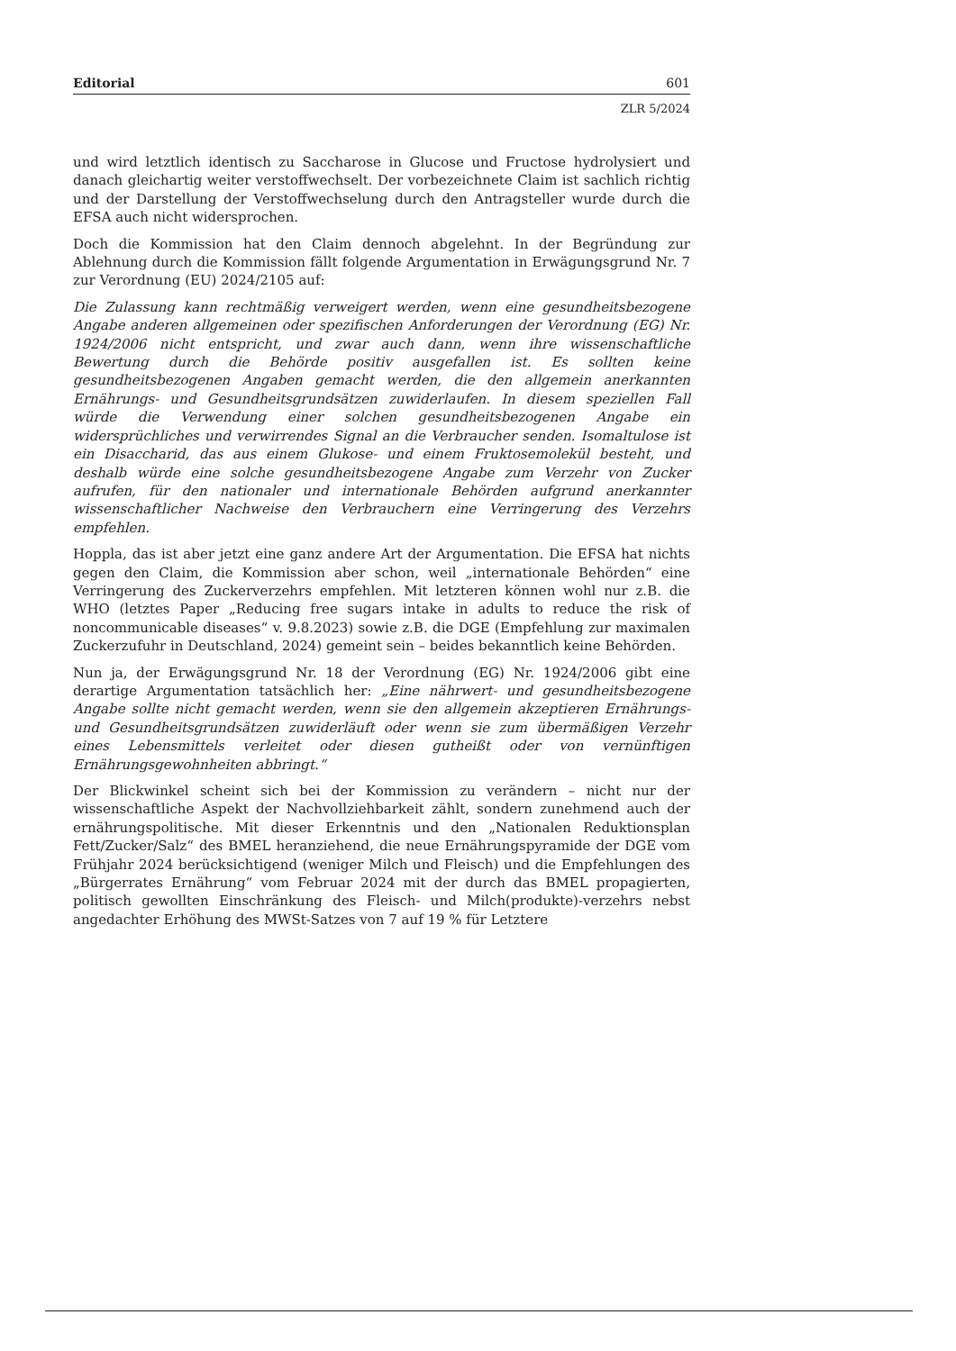Editorial 601
ZLR 5/2024
und wird letztlich identisch zu Saccharose in Glucose und Fructose hydrolysiert und danach gleichartig weiter verstoffwechselt. Der vorbezeichnete Claim ist sachlich richtig und der Darstellung der Verstoffwechselung durch den Antragsteller wurde durch die EFSA auch nicht widersprochen.
Doch die Kommission hat den Claim dennoch abgelehnt. In der Begründung zur Ablehnung durch die Kommission fällt folgende Argumentation in Erwägungsgrund Nr. 7 zur Verordnung (EU) 2024/2105 auf:
Die Zulassung kann rechtmäßig verweigert werden, wenn eine gesundheitsbezogene Angabe anderen allgemeinen oder spezifischen Anforderungen der Verordnung (EG) Nr. 1924/2006 nicht entspricht, und zwar auch dann, wenn ihre wissenschaftliche Bewertung durch die Behörde positiv ausgefallen ist. Es sollten keine gesundheitsbezogenen Angaben gemacht werden, die den allgemein anerkannten Ernährungs- und Gesundheitsgrundsätzen zuwiderlaufen. In diesem speziellen Fall würde die Verwendung einer solchen gesundheitsbezogenen Angabe ein widersprüchliches und verwirrendes Signal an die Verbraucher senden. Isomaltulose ist ein Disaccharid, das aus einem Glukose- und einem Fruktosemolekül besteht, und deshalb würde eine solche gesundheitsbezogene Angabe zum Verzehr von Zucker aufrufen, für den nationaler und internationale Behörden aufgrund anerkannter wissenschaftlicher Nachweise den Verbrauchern eine Verringerung des Verzehrs empfehlen.
Hoppla, das ist aber jetzt eine ganz andere Art der Argumentation. Die EFSA hat nichts gegen den Claim, die Kommission aber schon, weil „internationale Behörden“ eine Verringerung des Zuckerverzehrs empfehlen. Mit letzteren können wohl nur z.B. die WHO (letztes Paper „Reducing free sugars intake in adults to reduce the risk of noncommunicable diseases“ v. 9.8.2023) sowie z.B. die DGE (Empfehlung zur maximalen Zuckerzufuhr in Deutschland, 2024) gemeint sein – beides bekanntlich keine Behörden.
Nun ja, der Erwägungsgrund Nr. 18 der Verordnung (EG) Nr. 1924/2006 gibt eine derartige Argumentation tatsächlich her: „Eine nährwert- und gesundheitsbezogene Angabe sollte nicht gemacht werden, wenn sie den allgemein akzeptieren Ernährungs- und Gesundheitsgrundsätzen zuwiderläuft oder wenn sie zum übermäßigen Verzehr eines Lebensmittels verleitet oder diesen gutheißt oder von vernünftigen Ernährungsgewohnheiten abbringt.“
Der Blickwinkel scheint sich bei der Kommission zu verändern – nicht nur der wissenschaftliche Aspekt der Nachvollziehbarkeit zählt, sondern zunehmend auch der ernährungspolitische. Mit dieser Erkenntnis und den „Nationalen Reduktionsplan Fett/Zucker/Salz“ des BMEL heranziehend, die neue Ernährungspyramide der DGE vom Frühjahr 2024 berücksichtigend (weniger Milch und Fleisch) und die Empfehlungen des „Bürgerrates Ernährung“ vom Februar 2024 mit der durch das BMEL propagierten, politisch gewollten Einschränkung des Fleisch- und Milch(produkte)-verzehrs nebst angedachter Erhöhung des MWSt-Satzes von 7 auf 19 % für Letztere